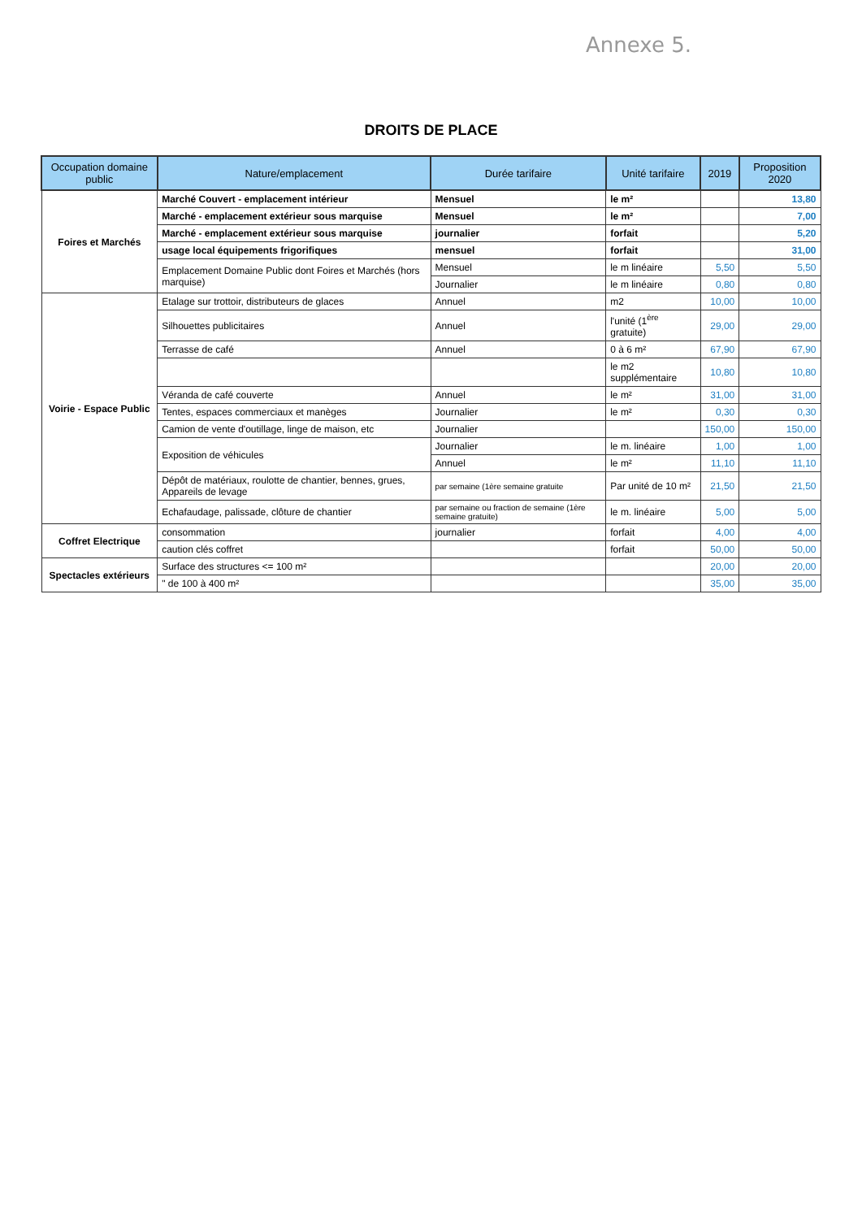Annexe 5.
DROITS DE PLACE
| Occupation domaine public | Nature/emplacement | Durée tarifaire | Unité tarifaire | 2019 | Proposition 2020 |
| --- | --- | --- | --- | --- | --- |
| Foires et Marchés | Marché Couvert - emplacement intérieur | Mensuel | le m² | | 13,80 |
| | Marché - emplacement extérieur sous marquise | Mensuel | le m² | | 7,00 |
| | Marché - emplacement extérieur sous marquise | journalier | forfait | | 5,20 |
| | usage local équipements frigorifiques | mensuel | forfait | | 31,00 |
| | Emplacement Domaine Public dont Foires et Marchés (hors marquise) | Mensuel | le m linéaire | 5,50 | 5,50 |
| | | Journalier | le m linéaire | 0,80 | 0,80 |
| Voirie - Espace Public | Etalage sur trottoir, distributeurs de glaces | Annuel | m2 | 10,00 | 10,00 |
| | Silhouettes publicitaires | Annuel | l'unité (1<sup>ère</sup> gratuite) | 29,00 | 29,00 |
| | Terrasse de café | Annuel | 0 à 6 m² | 67,90 | 67,90 |
| | | | le m2 supplémentaire | 10,80 | 10,80 |
| | Véranda de café couverte | Annuel | le m² | 31,00 | 31,00 |
| | Tentes, espaces commerciaux et manèges | Journalier | le m² | 0,30 | 0,30 |
| | Camion de vente d'outillage, linge de maison, etc | Journalier | | 150,00 | 150,00 |
| | Exposition de véhicules | Journalier | le m. linéaire | 1,00 | 1,00 |
| | | Annuel | le m² | 11,10 | 11,10 |
| | Dépôt de matériaux, roulotte de chantier, bennes, grues, Appareils de levage | par semaine (1ère semaine gratuite | Par unité de 10 m² | 21,50 | 21,50 |
| | Echafaudage, palissade, clôture de chantier | par semaine ou fraction de semaine (1ère semaine gratuite) | le m. linéaire | 5,00 | 5,00 |
| Coffret Electrique | consommation | journalier | forfait | 4,00 | 4,00 |
| | caution clés coffret | | forfait | 50,00 | 50,00 |
| Spectacles extérieurs | Surface des structures <= 100 m² | | | 20,00 | 20,00 |
| | " de 100 à 400 m² | | | 35,00 | 35,00 |